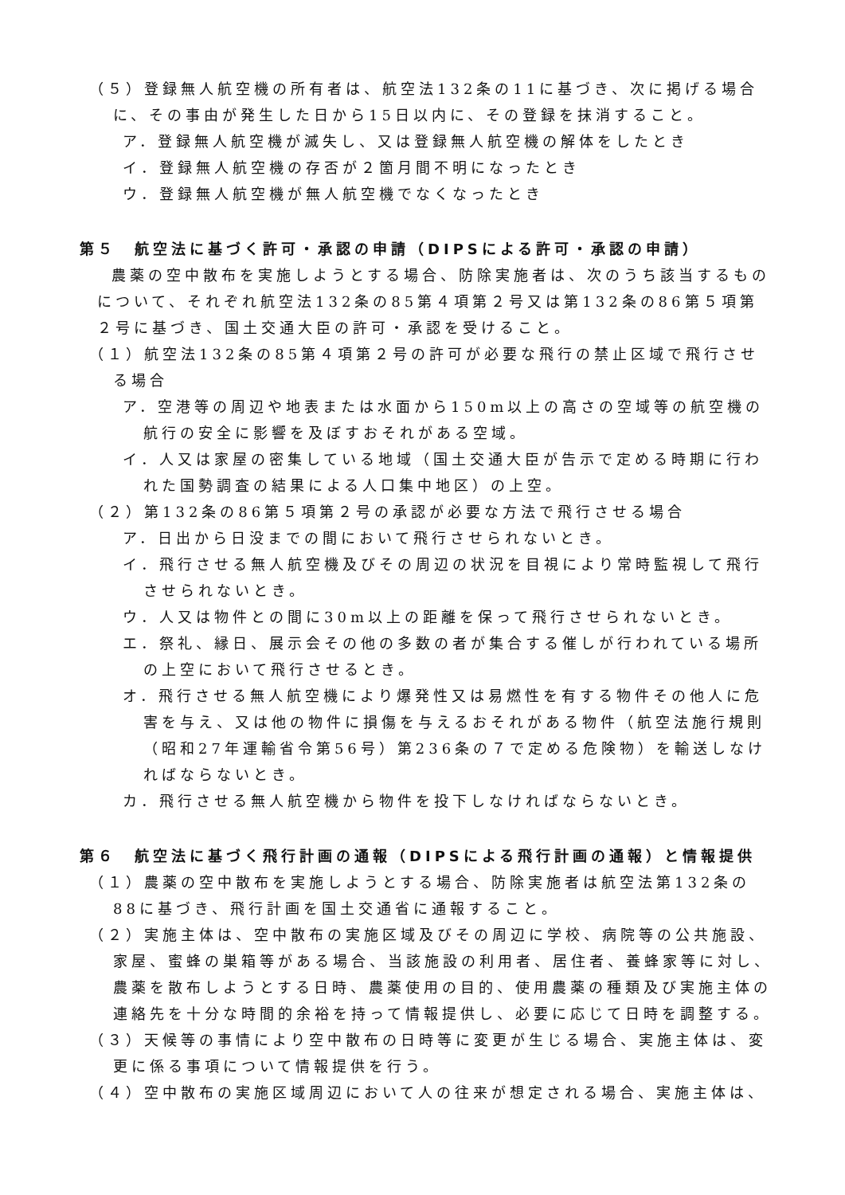（５）登録無人航空機の所有者は、航空法132条の11に基づき、次に掲げる場合に、その事由が発生した日から15日以内に、その登録を抹消すること。
ア．登録無人航空機が滅失し、又は登録無人航空機の解体をしたとき
イ．登録無人航空機の存否が２箇月間不明になったとき
ウ．登録無人航空機が無人航空機でなくなったとき
第５　航空法に基づく許可・承認の申請（DIPSによる許可・承認の申請）
農薬の空中散布を実施しようとする場合、防除実施者は、次のうち該当するものについて、それぞれ航空法132条の85第４項第２号又は第132条の86第５項第２号に基づき、国土交通大臣の許可・承認を受けること。
（１）航空法132条の85第４項第２号の許可が必要な飛行の禁止区域で飛行させる場合
ア．空港等の周辺や地表または水面から150m以上の高さの空域等の航空機の航行の安全に影響を及ぼすおそれがある空域。
イ．人又は家屋の密集している地域（国土交通大臣が告示で定める時期に行われた国勢調査の結果による人口集中地区）の上空。
（２）第132条の86第５項第２号の承認が必要な方法で飛行させる場合
ア．日出から日没までの間において飛行させられないとき。
イ．飛行させる無人航空機及びその周辺の状況を目視により常時監視して飛行させられないとき。
ウ．人又は物件との間に30m以上の距離を保って飛行させられないとき。
エ．祭礼、縁日、展示会その他の多数の者が集合する催しが行われている場所の上空において飛行させるとき。
オ．飛行させる無人航空機により爆発性又は易燃性を有する物件その他人に危害を与え、又は他の物件に損傷を与えるおそれがある物件（航空法施行規則（昭和27年運輸省令第56号）第236条の７で定める危険物）を輸送しなければならないとき。
カ．飛行させる無人航空機から物件を投下しなければならないとき。
第６　航空法に基づく飛行計画の通報（DIPSによる飛行計画の通報）と情報提供
（１）農薬の空中散布を実施しようとする場合、防除実施者は航空法第132条の88に基づき、飛行計画を国土交通省に通報すること。
（２）実施主体は、空中散布の実施区域及びその周辺に学校、病院等の公共施設、家屋、蜜蜂の巣箱等がある場合、当該施設の利用者、居住者、養蜂家等に対し、農薬を散布しようとする日時、農薬使用の目的、使用農薬の種類及び実施主体の連絡先を十分な時間的余裕を持って情報提供し、必要に応じて日時を調整する。
（３）天候等の事情により空中散布の日時等に変更が生じる場合、実施主体は、変更に係る事項について情報提供を行う。
（４）空中散布の実施区域周辺において人の往来が想定される場合、実施主体は、